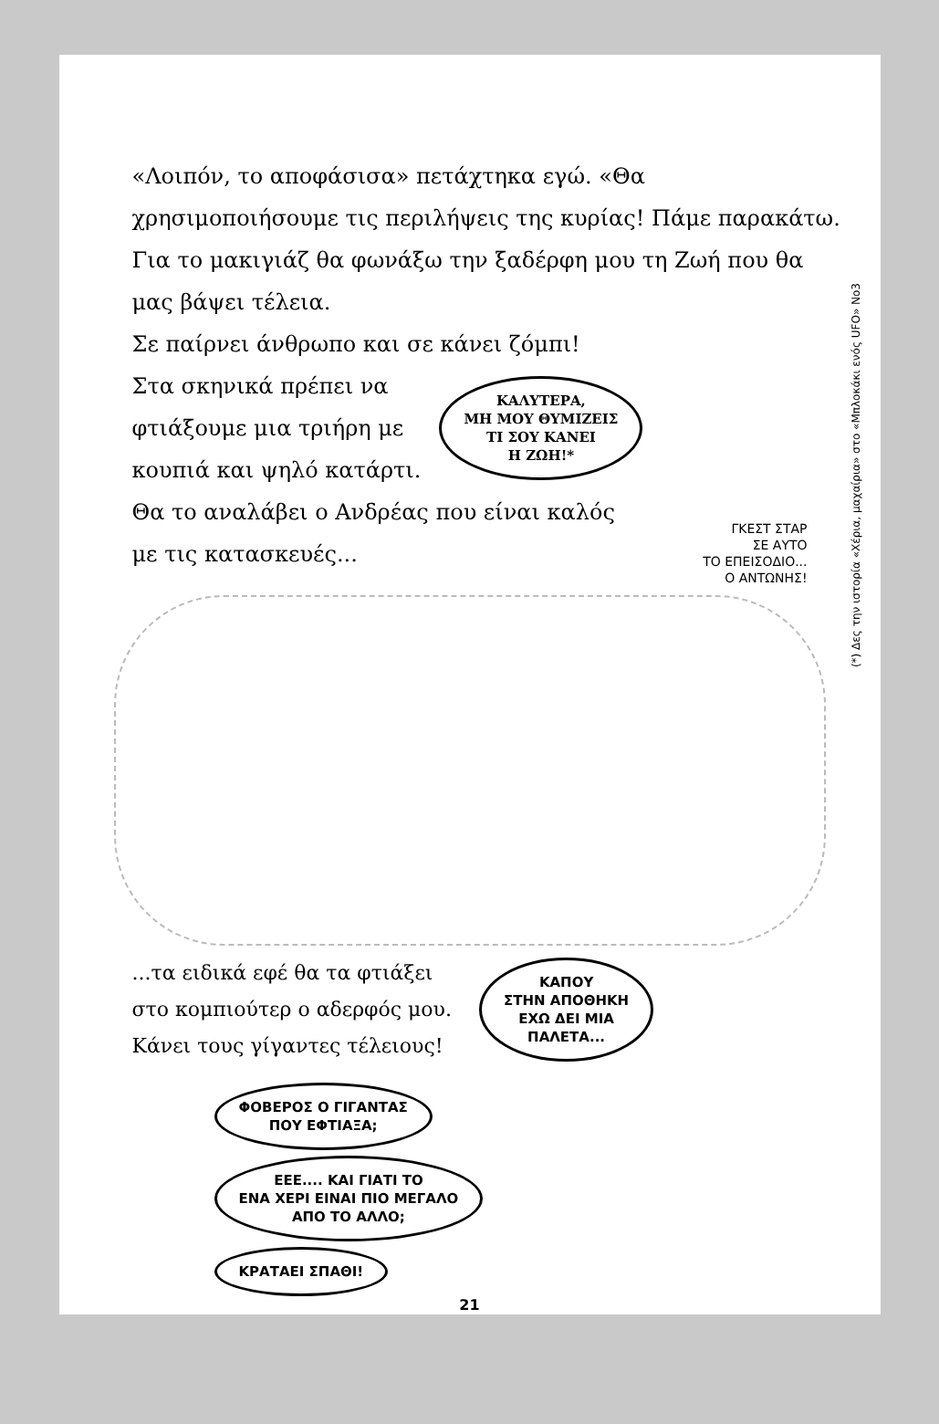(*) Δες την ιστορία «Χέρια, μαχαίρια» στο «Μπλοκάκι ενός UFO» Νο3
«Λοιπόν, το αποφάσισα» πετάχτηκα εγώ. «Θα χρησιμοποιήσουμε τις περιλήψεις της κυρίας! Πάμε παρακάτω. Για το μακιγιάζ θα φωνάξω την ξαδέρφη μου τη Ζωή που θα μας βάψει τέλεια.
Σε παίρνει άνθρωπο και σε κάνει ζόμπι!
Στα σκηνικά πρέπει να
φτιάξουμε μια τριήρη με
κουπιά και ψηλό κατάρτι.
ΚΑΛΥΤΕΡΑ,
ΜΗ ΜΟΥ ΘΥΜΙΖΕΙΣ
ΤΙ ΣΟΥ ΚΑΝΕΙ
Η ΖΩΗ!*
Θα το αναλάβει ο Ανδρέας που είναι καλός
με τις κατασκευές...
ΓΚΕΣΤ ΣΤΑΡ
ΣΕ ΑΥΤΟ
ΤΟ ΕΠΕΙΣΟΔΙΟ...
Ο ΑΝΤΩΝΗΣ!
...τα ειδικά εφέ θα τα φτιάξει
στο κομπιούτερ ο αδερφός μου.
Κάνει τους γίγαντες τέλειους!
ΚΑΠΟΥ
ΣΤΗΝ ΑΠΟΘΗΚΗ
ΕΧΩ ΔΕΙ ΜΙΑ
ΠΑΛΕΤΑ...
ΦΟΒΕΡΟΣ Ο ΓΙΓΑΝΤΑΣ
ΠΟΥ ΕΦΤΙΑΞΑ;
ΕΕΕ.... ΚΑΙ ΓΙΑΤΙ ΤΟ
ΕΝΑ ΧΕΡΙ ΕΙΝΑΙ ΠΙΟ ΜΕΓΑΛΟ
ΑΠΟ ΤΟ ΑΛΛΟ;
ΚΡΑΤΑΕΙ ΣΠΑΘΙ!
21